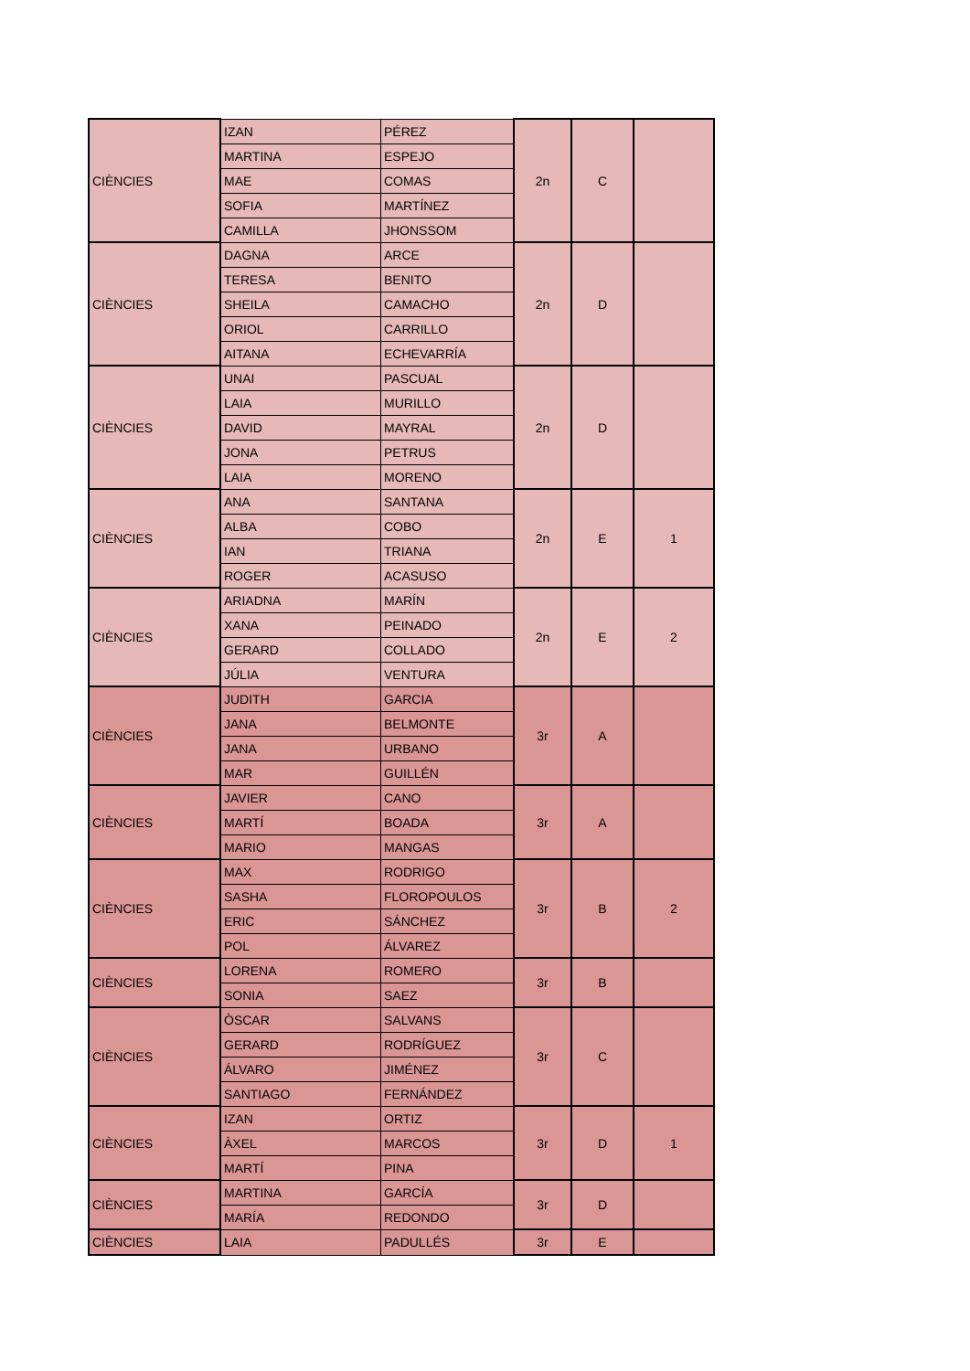| CIÈNCIES | IZAN | PÉREZ | 2n | C | |
| | MARTINA | ESPEJO | | | |
| | MAE | COMAS | | | |
| | SOFIA | MARTÍNEZ | | | |
| | CAMILLA | JHONSSOM | | | |
| CIÈNCIES | DAGNA | ARCE | 2n | D | |
| | TERESA | BENITO | | | |
| | SHEILA | CAMACHO | | | |
| | ORIOL | CARRILLO | | | |
| | AITANA | ECHEVARRÍA | | | |
| CIÈNCIES | UNAI | PASCUAL | 2n | D | |
| | LAIA | MURILLO | | | |
| | DAVID | MAYRAL | | | |
| | JONA | PETRUS | | | |
| | LAIA | MORENO | | | |
| CIÈNCIES | ANA | SANTANA | 2n | E | 1 |
| | ALBA | COBO | | | |
| | IAN | TRIANA | | | |
| | ROGER | ACASUSO | | | |
| CIÈNCIES | ARIADNA | MARÍN | 2n | E | 2 |
| | XANA | PEINADO | | | |
| | GERARD | COLLADO | | | |
| | JÚLIA | VENTURA | | | |
| CIÈNCIES | JUDITH | GARCIA | 3r | A | |
| | JANA | BELMONTE | | | |
| | JANA | URBANO | | | |
| | MAR | GUILLÉN | | | |
| CIÈNCIES | JAVIER | CANO | 3r | A | |
| | MARTÍ | BOADA | | | |
| | MARIO | MANGAS | | | |
| CIÈNCIES | MAX | RODRIGO | 3r | B | 2 |
| | SASHA | FLOROPOULOS | | | |
| | ERIC | SÁNCHEZ | | | |
| | POL | ÁLVAREZ | | | |
| CIÈNCIES | LORENA | ROMERO | 3r | B | |
| | SONIA | SAEZ | | | |
| CIÈNCIES | ÒSCAR | SALVANS | 3r | C | |
| | GERARD | RODRÍGUEZ | | | |
| | ÁLVARO | JIMÉNEZ | | | |
| | SANTIAGO | FERNÁNDEZ | | | |
| CIÈNCIES | IZAN | ORTIZ | 3r | D | 1 |
| | ÀXEL | MARCOS | | | |
| | MARTÍ | PINA | | | |
| CIÈNCIES | MARTINA | GARCÍA | 3r | D | |
| | MARÍA | REDONDO | | | |
| CIÈNCIES | LAIA | PADULLÉS | 3r | E | |